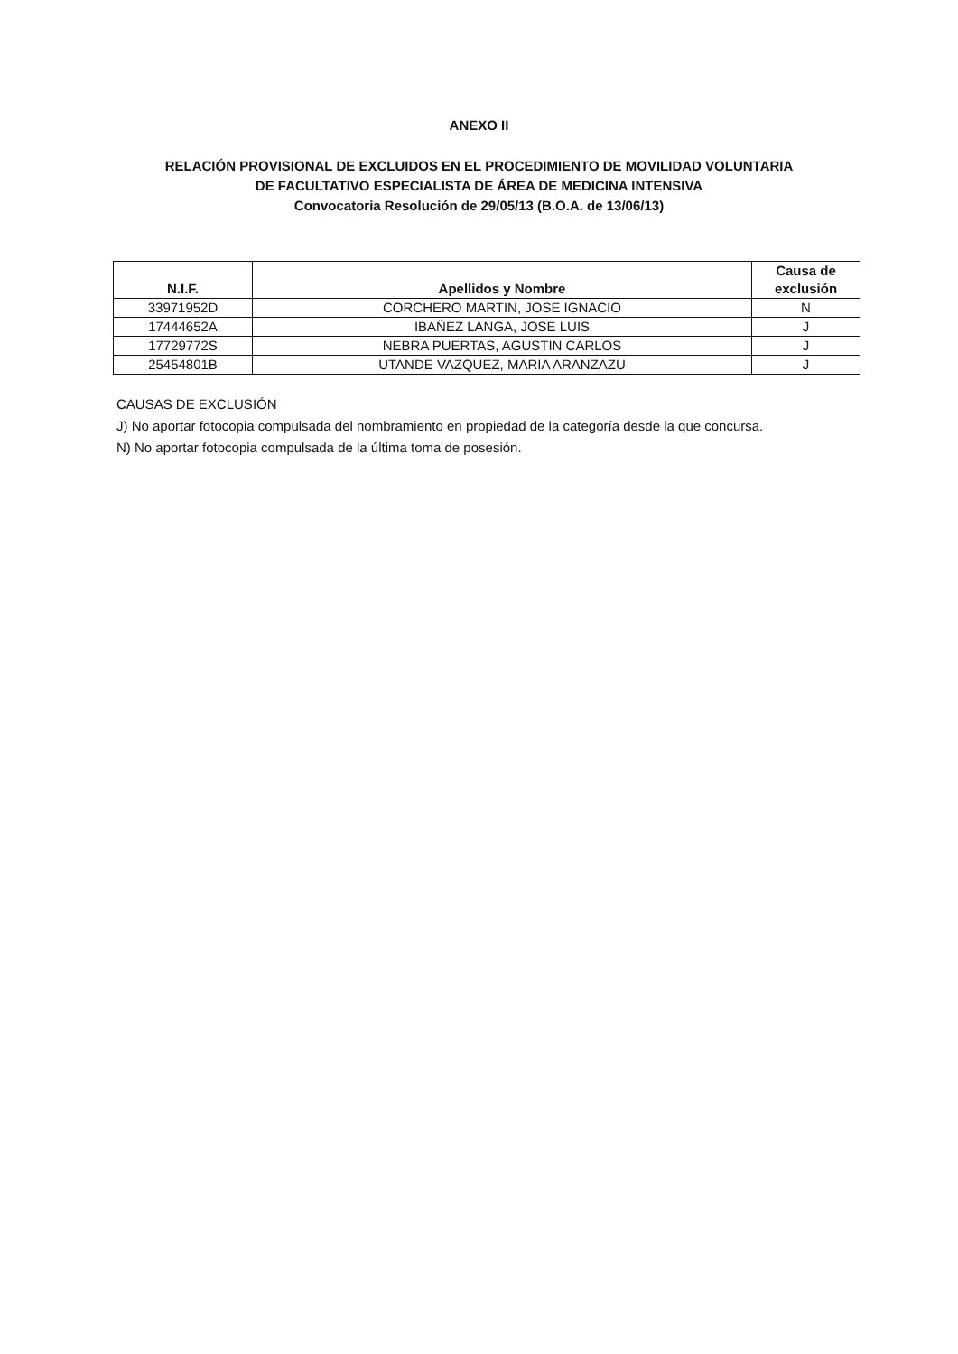ANEXO II
RELACIÓN PROVISIONAL DE EXCLUIDOS EN EL PROCEDIMIENTO DE MOVILIDAD VOLUNTARIA
DE FACULTATIVO ESPECIALISTA DE ÁREA DE MEDICINA INTENSIVA
Convocatoria Resolución de 29/05/13 (B.O.A. de 13/06/13)
| N.I.F. | Apellidos y Nombre | Causa de exclusión |
| --- | --- | --- |
| 33971952D | CORCHERO MARTIN, JOSE IGNACIO | N |
| 17444652A | IBAÑEZ LANGA, JOSE LUIS | J |
| 17729772S | NEBRA PUERTAS, AGUSTIN CARLOS | J |
| 25454801B | UTANDE VAZQUEZ, MARIA ARANZAZU | J |
CAUSAS DE EXCLUSIÓN
J) No aportar fotocopia compulsada del nombramiento en propiedad de la categoría desde la que concursa.
N) No aportar fotocopia compulsada de la última toma de posesión.